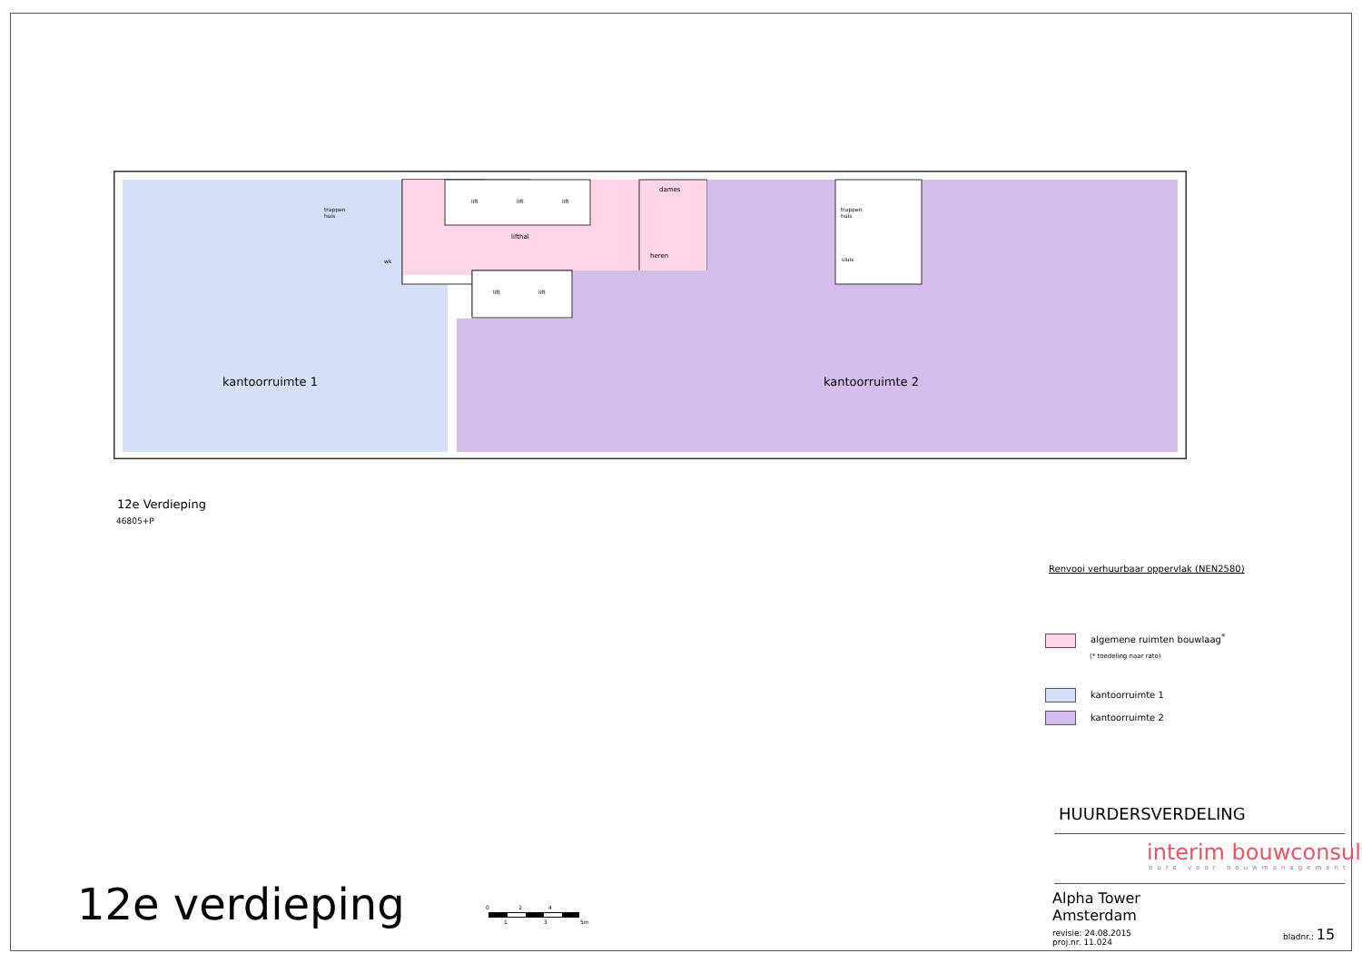kantoorruimte 1 kantoorruimte 2
lifthal
dames
heren
trappen
huis
trappen
huis
wk sluis
lift lift lift
lift lift
12e Verdieping
46805+P
Renvooi verhuurbaar oppervlak (NEN2580)
algemene ruimten bouwlaag<sup>*</sup>
(* toedeling naar rato)
kantoorruimte 1
kantoorruimte 2
HUURDERSVERDELING
interim bouwconsult
buro voor bouwmanagement
Alpha Tower
Amsterdam
revisie: 24.08.2015
proj.nr. 11.024
bladnr.: 15
12e verdieping 0 2 4
1 3 5m